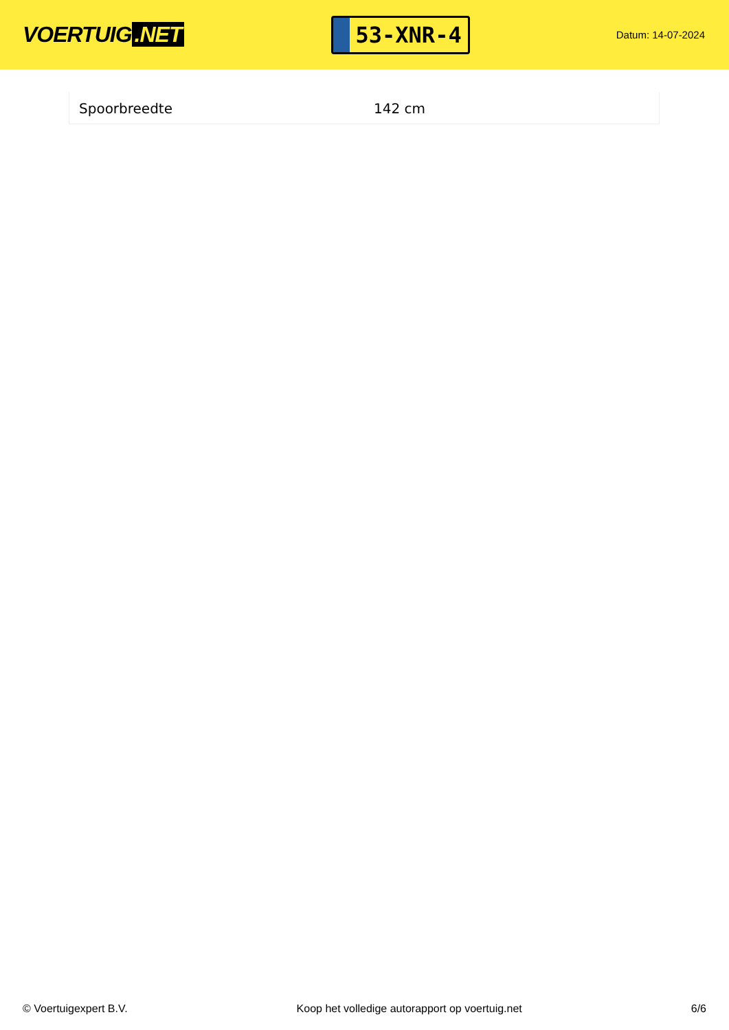VOERTUIG.NET
53-XNR-4
Datum: 14-07-2024
| Spoorbreedte | 142 cm |
© Voertuigexpert B.V. Koop het volledige autorapport op voertuig.net 6/6